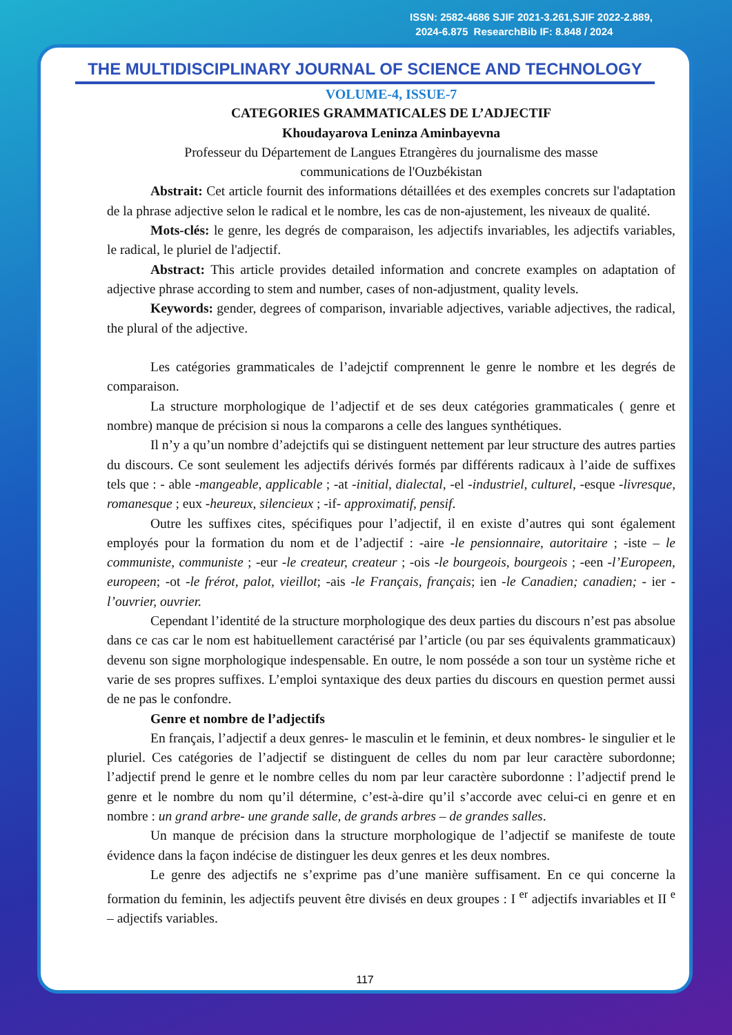ISSN: 2582-4686 SJIF 2021-3.261,SJIF 2022-2.889,
2024-6.875 ResearchBib IF: 8.848 / 2024
THE MULTIDISCIPLINARY JOURNAL OF SCIENCE AND TECHNOLOGY
VOLUME-4, ISSUE-7
CATEGORIES GRAMMATICALES DE L’ADJECTIF
Khoudayarova Leninza Aminbayevna
Professeur du Département de Langues Etrangères du journalisme des masse
communications de l'Ouzbékistan
Abstrait: Cet article fournit des informations détaillées et des exemples concrets sur l'adaptation de la phrase adjective selon le radical et le nombre, les cas de non-ajustement, les niveaux de qualité.
Mots-clés: le genre, les degrés de comparaison, les adjectifs invariables, les adjectifs variables, le radical, le pluriel de l'adjectif.
Abstract: This article provides detailed information and concrete examples on adaptation of adjective phrase according to stem and number, cases of non-adjustment, quality levels.
Keywords: gender, degrees of comparison, invariable adjectives, variable adjectives, the radical, the plural of the adjective.
Les catégories grammaticales de l’adejctif comprennent le genre le nombre et les degrés de comparaison.
La structure morphologique de l’adjectif et de ses deux catégories grammaticales ( genre et nombre) manque de précision si nous la comparons a celle des langues synthétiques.
Il n’y a qu’un nombre d’adejctifs qui se distinguent nettement par leur structure des autres parties du discours. Ce sont seulement les adjectifs dérivés formés par différents radicaux à l’aide de suffixes tels que : - able -mangeable, applicable ; -at -initial, dialectal, -el -industriel, culturel, -esque -livresque, romanesque ; eux -heureux, silencieux ; -if- approximatif, pensif.
Outre les suffixes cites, spécifiques pour l’adjectif, il en existe d’autres qui sont également employés pour la formation du nom et de l’adjectif : -aire -le pensionnaire, autoritaire ; -iste – le communiste, communiste ; -eur -le createur, createur ; -ois -le bourgeois, bourgeois ; -een -l’Europeen, europeen; -ot -le frérot, palot, vieillot; -ais -le Français, français; ien -le Canadien; canadien; - ier -l’ouvrier, ouvrier.
Cependant l’identité de la structure morphologique des deux parties du discours n’est pas absolue dans ce cas car le nom est habituellement caractérisé par l’article (ou par ses équivalents grammaticaux) devenu son signe morphologique indespensable. En outre, le nom posséde a son tour un système riche et varie de ses propres suffixes. L’emploi syntaxique des deux parties du discours en question permet aussi de ne pas le confondre.
Genre et nombre de l’adjectifs
En français, l’adjectif a deux genres- le masculin et le feminin, et deux nombres- le singulier et le pluriel. Ces catégories de l’adjectif se distinguent de celles du nom par leur caractère subordonne; l’adjectif prend le genre et le nombre celles du nom par leur caractère subordonne : l’adjectif prend le genre et le nombre du nom qu’il détermine, c’est-à-dire qu’il s’accorde avec celui-ci en genre et en nombre : un grand arbre- une grande salle, de grands arbres – de grandes salles.
Un manque de précision dans la structure morphologique de l’adjectif se manifeste de toute évidence dans la façon indécise de distinguer les deux genres et les deux nombres.
Le genre des adjectifs ne s’exprime pas d’une manière suffisament. En ce qui concerne la formation du feminin, les adjectifs peuvent être divisés en deux groupes : I <sup>er</sup> adjectifs invariables et II <sup>e</sup> – adjectifs variables.
117